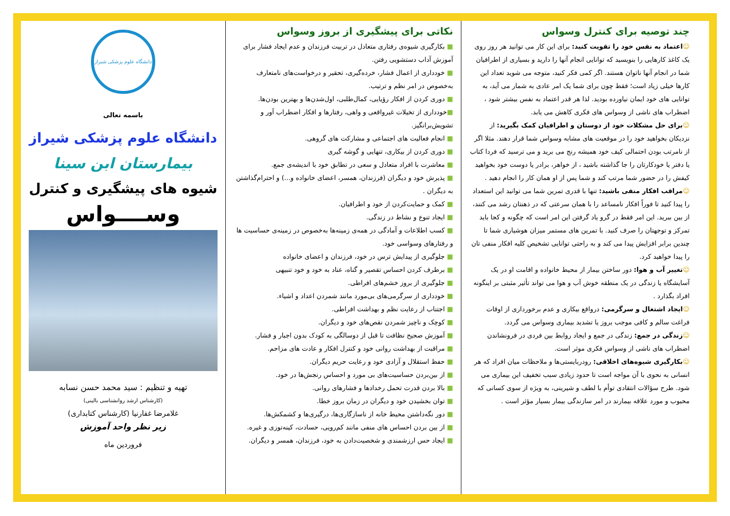دانشگاه علوم پزشکی شیراز
باسمه تعالی
دانشگاه علوم پزشکی شیراز
بیمارستان ابن سینا
شیوه های پیشگیری و کنترل
وســــواس
تهیه و تنظیم : سید محمد حسن نسابه
(کارشناس ارشد روانشناسی بالینی)
غلامرضا غفارنیا (کارشناس کتابداری)
زیر نظر واحد آموزش
فروردین ماه
نکاتی برای پیشگیری از بروز وسواس
■ بکارگیری شیوه‌ی رفتاری متعادل در تربیت فرزندان و عدم ایجاد فشار برای آموزش آداب دستشویی رفتن.
■ خودداری از اعمال فشار، خرده‌گیری، تحقیر و درخواست‌های نامتعارف به‌خصوص در امر نظم و ترتیب.
■ دوری کردن از افکار رؤیایی، کمال‌طلبی، اول‌شدن‌ها و بهترین بودن‌ها.
■خودداری از تخیلات غیرواقعی و واهی، رفتارها و افکار اضطراب آور و تشویش‌برانگیز.
■ انجام فعالیت های اجتماعی و مشارکت های گروهی.
■ دوری کردن از بیکاری، تنهایی و گوشه گیری
■ معاشرت با افراد متعادل و سعی در تطابق خود با اندیشه‌ی جمع.
■ پذیرش خود و دیگران (فرزندان، همسر، اعضای خانواده و...) و احترام‌گذاشتن به دیگران .
■ کمک و حمایت‌کردن از خود و اطرافیان.
■ ایجاد تنوع و نشاط در زندگی.
■ کسب اطلاعات و آمادگی در همه‌ی زمینه‌ها به‌خصوص در زمینه‌ی حساسیت ها و رفتارهای وسواسی خود.
■ جلوگیری از پیدایش ترس در خود، فرزندان و اعضای خانواده
■ برطرف کردن احساس تقصیر و گناه، عناد به خود و خود تنبیهی
■ جلوگیری از بروز خشم‌های افراطی.
■ خودداری از سرگرمی‌های بی‌مورد مانند شمردن اعداد و اشیاء.
■ اجتناب از رعایت نظم و بهداشت افراطی.
■ کوچک و ناچیز شمردن نقص‌های خود و دیگران.
■ آموزش صحیح نظافت تا قبل از دوسالگی به کودک بدون اجبار و فشار.
■ مراقبت از بهداشت روانی خود و کنترل افکار و عادت های مزاحم.
■ حفظ استقلال و آزادی خود و رعایت حریم دیگران.
■ از بین‌بردن حساسیت‌های بی مورد و احساس رنجش‌ها در خود.
■ بالا بردن قدرت تحمل رخدادها و فشارهای روانی.
■ توان بخشیدن خود و دیگران در زمان بروز خطا.
■ دور نگه‌داشتن محیط خانه از ناسازگاری‌ها، درگیری‌ها و کشمکش‌ها.
■ از بین بردن احساس های منفی مانند کم‌رویی، حسادت، کینه‌توزی و غیره.
■ ایجاد حس ارزشمندی و شخصیت‌دادن به خود، فرزندان، همسر و دیگران.
چند توصیه برای کنترل وسواس
☺اعتماد به نفس خود را تقویت کنید: برای این کار می توانید هر روز روی یک کاغذ کارهایی را بنویسید که توانایی انجام آنها را دارید و بسیاری از اطرافیان شما در انجام آنها ناتوان هستند. اگر کمی فکر کنید، متوجه می شوید تعداد این کارها خیلی زیاد است؛ فقط چون برای شما یک امر عادی به شمار می آید، به توانایی های خود ایمان نیاورده بودید. لذا هر قدر اعتماد به نفس بیشتر شود ، اضطراب های ناشی از وسواس های فکری کاهش می یابد.
☺برای حل مشکلات خود از دوستان و اطرافیان کمک بگیرید: از نزدیکان بخواهید خود را در موقعیت های مشابه وسواس شما قرار دهند. مثلا اگر از نامرتب بودن احتمالی کیف خود همیشه رنج می برید و می ترسید که فردا کتاب یا دفتر یا خودکارتان را جا گذاشته باشید ، از خواهر، برادر یا دوست خود بخواهید کیفش را در حضور شما مرتب کند و شما پس از او همان کار را انجام دهید .
☺مراقب افکار منفی باشید: تنها با قدری تمرین شما می توانید این استعداد را پیدا کنید تا فوراً افکار نامساعد را با همان سرعتی که در ذهنتان رشد می کنند، از بین ببرید. این امر فقط در گرو یاد گرفتن این امر است که چگونه و کجا باید تمرکز و توجهتان را صرف کنید. با تمرین های مستمر میزان هوشیاری شما تا چندین برابر افزایش پیدا می کند و به راحتی توانایی تشخیص کلیه افکار منفی تان را پیدا خواهید کرد.
☺تغییر آب و هوا: دور ساختن بیمار از محیط خانواده و اقامت او در یک آسایشگاه یا زندگی در یک منطقه خوش آب و هوا می تواند تأثیر مثبتی بر اینگونه افراد بگذارد .
☺ایجاد اشتغال و سرگرمی: درواقع بیکاری و عدم برخورداری از اوقات فراغت سالم و کافی موجب بروز یا تشدید بیماری وسواس می گردد.
☺زندگی در جمع: زندگی در جمع و ایجاد روابط بین فردی در فرونشاندن اضطراب های ناشی از وسواس فکری موثر است.
☺بکارگیری شیوه‌های اخلاقی: رودربایستی‌ها و ملاحظات میان افراد که هر انسانی به نحوی با آن مواجه است تا حدود زیادی سبب تخفیف این بیماری می شود. طرح سؤالات انتقادی توأم با لطف و شیرینی، به ویژه از سوی کسانی که محبوب و مورد علاقه بیمارند در امر سازندگی بیمار بسیار مؤثر است .